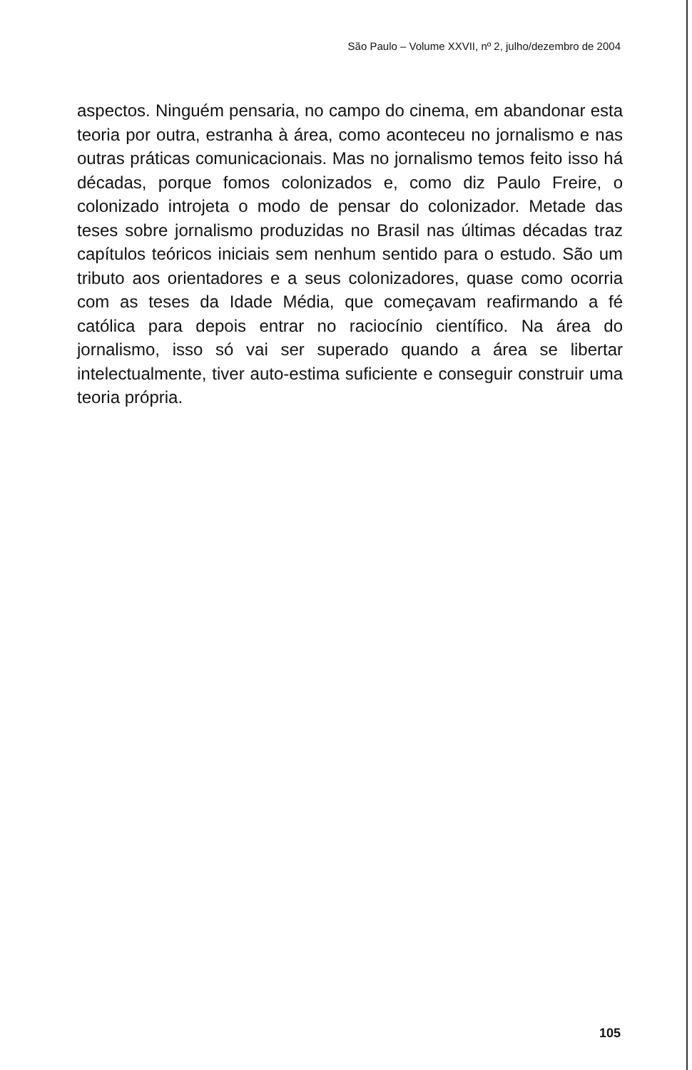São Paulo – Volume XXVII, nº 2, julho/dezembro de 2004
aspectos. Ninguém pensaria, no campo do cinema, em abandonar esta teoria por outra, estranha à área, como aconteceu no jornalismo e nas outras práticas comunicacionais. Mas no jornalismo temos feito isso há décadas, porque fomos colonizados e, como diz Paulo Freire, o colonizado introjeta o modo de pensar do colonizador. Metade das teses sobre jornalismo produzidas no Brasil nas últimas décadas traz capítulos teóricos iniciais sem nenhum sentido para o estudo. São um tributo aos orientadores e a seus colonizadores, quase como ocorria com as teses da Idade Média, que começavam reafirmando a fé católica para depois entrar no raciocínio científico. Na área do jornalismo, isso só vai ser superado quando a área se libertar intelectualmente, tiver auto-estima suficiente e conseguir construir uma teoria própria.
105